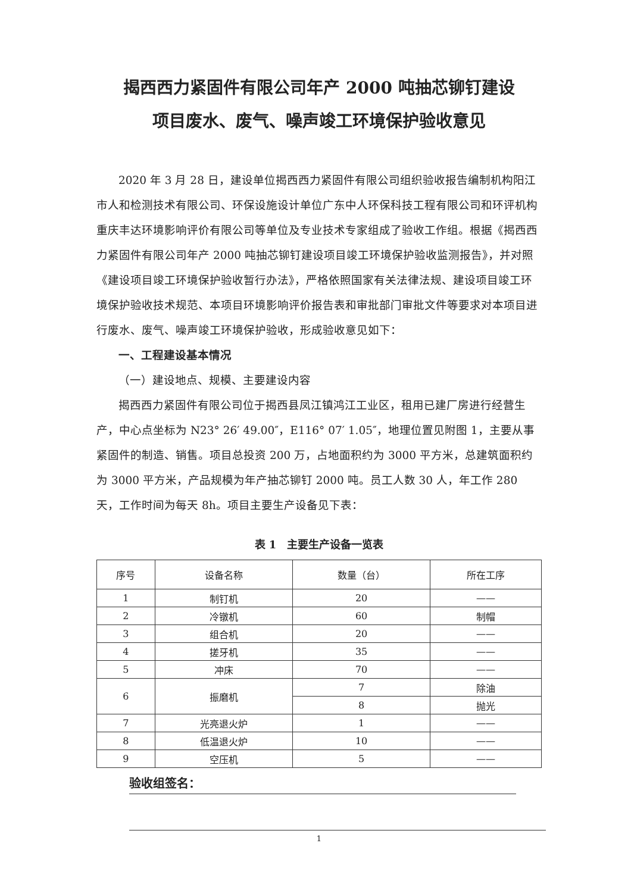揭西西力紧固件有限公司年产 2000 吨抽芯铆钉建设
项目废水、废气、噪声竣工环境保护验收意见
2020 年 3 月 28 日，建设单位揭西西力紧固件有限公司组织验收报告编制机构阳江市人和检测技术有限公司、环保设施设计单位广东中人环保科技工程有限公司和环评机构重庆丰达环境影响评价有限公司等单位及专业技术专家组成了验收工作组。根据《揭西西力紧固件有限公司年产 2000 吨抽芯铆钉建设项目竣工环境保护验收监测报告》，并对照《建设项目竣工环境保护验收暂行办法》，严格依照国家有关法律法规、建设项目竣工环境保护验收技术规范、本项目环境影响评价报告表和审批部门审批文件等要求对本项目进行废水、废气、噪声竣工环境保护验收，形成验收意见如下：
一、工程建设基本情况
（一）建设地点、规模、主要建设内容
揭西西力紧固件有限公司位于揭西县凤江镇鸿江工业区，租用已建厂房进行经营生产，中心点坐标为 N23° 26′ 49.00″，E116° 07′ 1.05″，地理位置见附图 1，主要从事紧固件的制造、销售。项目总投资 200 万，占地面积约为 3000 平方米，总建筑面积约为 3000 平方米，产品规模为年产抽芯铆钉 2000 吨。员工人数 30 人，年工作 280 天，工作时间为每天 8h。项目主要生产设备见下表：
表 1　主要生产设备一览表
| 序号 | 设备名称 | 数量（台） | 所在工序 |
| --- | --- | --- | --- |
| 1 | 制钉机 | 20 | —— |
| 2 | 冷镦机 | 60 | 制帽 |
| 3 | 组合机 | 20 | —— |
| 4 | 搓牙机 | 35 | —— |
| 5 | 冲床 | 70 | —— |
| 6 | 振磨机 | 7 | 除油 |
| | | 8 | 抛光 |
| 7 | 光亮退火炉 | 1 | —— |
| 8 | 低温退火炉 | 10 | —— |
| 9 | 空压机 | 5 | —— |
验收组签名：
1